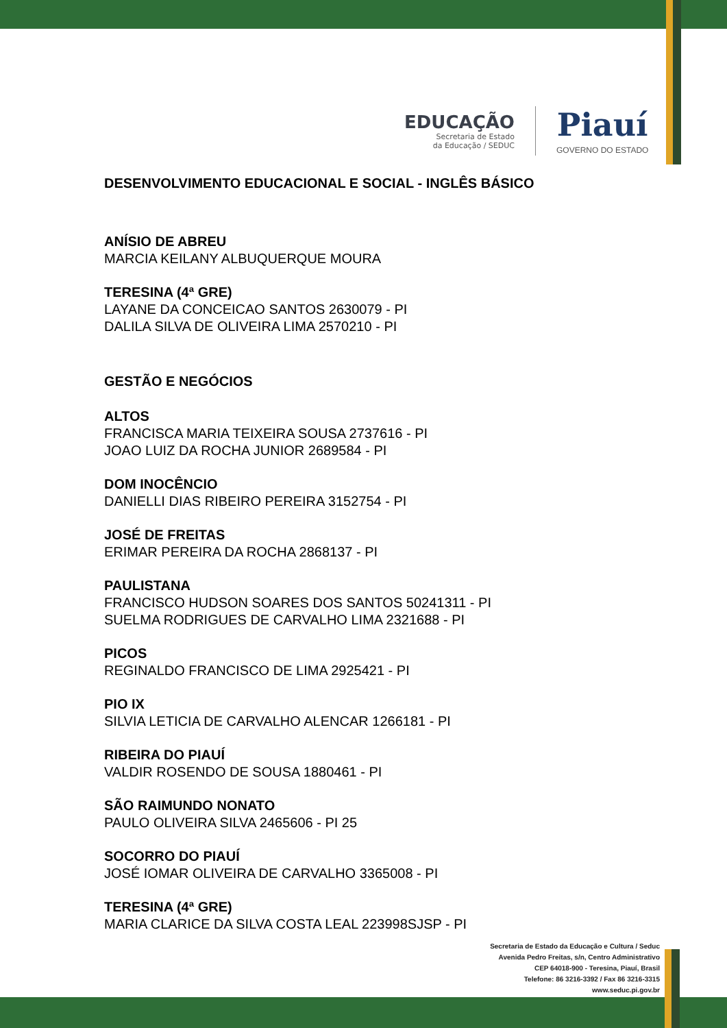EDUCAÇÃO
Secretaria de Estado
da Educação / SEDUC
Piauí
GOVERNO DO ESTADO
DESENVOLVIMENTO EDUCACIONAL E SOCIAL - INGLÊS BÁSICO
ANÍSIO DE ABREU
MARCIA KEILANY ALBUQUERQUE MOURA
TERESINA (4ª GRE)
LAYANE DA CONCEICAO SANTOS 2630079 - PI
DALILA SILVA DE OLIVEIRA LIMA 2570210 - PI
GESTÃO E NEGÓCIOS
ALTOS
FRANCISCA MARIA TEIXEIRA SOUSA 2737616 - PI
JOAO LUIZ DA ROCHA JUNIOR 2689584 - PI
DOM INOCÊNCIO
DANIELLI DIAS RIBEIRO PEREIRA 3152754 - PI
JOSÉ DE FREITAS
ERIMAR PEREIRA DA ROCHA 2868137 - PI
PAULISTANA
FRANCISCO HUDSON SOARES DOS SANTOS 50241311 - PI
SUELMA RODRIGUES DE CARVALHO LIMA 2321688 - PI
PICOS
REGINALDO FRANCISCO DE LIMA 2925421 - PI
PIO IX
SILVIA LETICIA DE CARVALHO ALENCAR 1266181 - PI
RIBEIRA DO PIAUÍ
VALDIR ROSENDO DE SOUSA 1880461 - PI
SÃO RAIMUNDO NONATO
PAULO OLIVEIRA SILVA 2465606 - PI 25
SOCORRO DO PIAUÍ
JOSÉ IOMAR OLIVEIRA DE CARVALHO 3365008 - PI
TERESINA (4ª GRE)
MARIA CLARICE DA SILVA COSTA LEAL 223998SJSP - PI
Secretaria de Estado da Educação e Cultura / Seduc
Avenida Pedro Freitas, s/n, Centro Administrativo
CEP 64018-900 - Teresina, Piauí, Brasil
Telefone: 86 3216-3392 / Fax 86 3216-3315
www.seduc.pi.gov.br